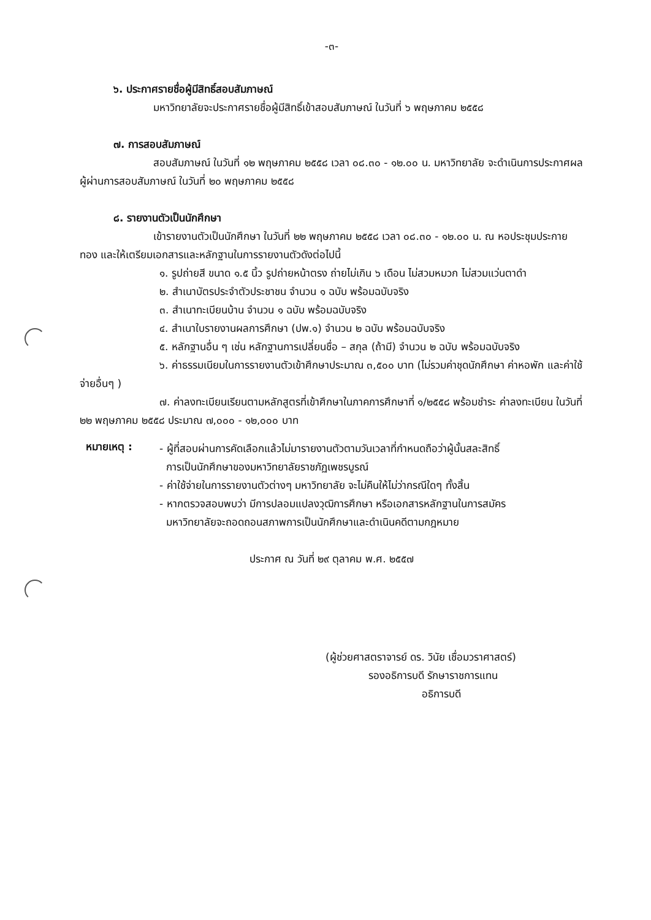-๓-
๖. ประกาศรายชื่อผู้มีสิทธิ์สอบสัมภาษณ์
มหาวิทยาลัยจะประกาศรายชื่อผู้มีสิทธิ์เข้าสอบสัมภาษณ์ ในวันที่ ๖ พฤษภาคม ๒๕๕๘
๗. การสอบสัมภาษณ์
สอบสัมภาษณ์ ในวันที่ ๑๒ พฤษภาคม ๒๕๕๘ เวลา ๐๘.๓๐ - ๑๒.๐๐ น. มหาวิทยาลัย จะดำเนินการประกาศผล ผู้ผ่านการสอบสัมภาษณ์ ในวันที่ ๒๐ พฤษภาคม ๒๕๕๘
๘. รายงานตัวเป็นนักศึกษา
เข้ารายงานตัวเป็นนักศึกษา ในวันที่ ๒๒ พฤษภาคม ๒๕๕๘ เวลา ๐๘.๓๐ - ๑๒.๐๐ น. ณ หอประชุมประกายทอง และให้เตรียมเอกสารและหลักฐานในการรายงานตัวดังต่อไปนี้
๑. รูปถ่ายสี ขนาด ๑.๕ นิ้ว รูปถ่ายหน้าตรง ถ่ายไม่เกิน ๖ เดือน ไม่สวมหมวก ไม่สวมแว่นตาดำ
๒. สำเนาบัตรประจำตัวประชาชน จำนวน ๑ ฉบับ พร้อมฉบับจริง
๓. สำเนาทะเบียนบ้าน จำนวน ๑ ฉบับ พร้อมฉบับจริง
๔. สำเนาใบรายงานผลการศึกษา (ปพ.๑) จำนวน ๒ ฉบับ พร้อมฉบับจริง
๕. หลักฐานอื่น ๆ เช่น หลักฐานการเปลี่ยนชื่อ – สกุล (ถ้ามี) จำนวน ๒ ฉบับ พร้อมฉบับจริง
๖. ค่าธรรมเนียมในการรายงานตัวเข้าศึกษาประมาณ ๓,๕๐๐ บาท (ไม่รวมค่าชุดนักศึกษา ค่าหอพัก และค่าใช้จ่ายอื่นๆ )
๗. ค่าลงทะเบียนเรียนตามหลักสูตรที่เข้าศึกษาในภาคการศึกษาที่ ๑/๒๕๕๘ พร้อมชำระ ค่าลงทะเบียน ในวันที่ ๒๒ พฤษภาคม ๒๕๕๘ ประมาณ ๗,๐๐๐ - ๑๒,๐๐๐ บาท
หมายเหตุ :
- ผู้ที่สอบผ่านการคัดเลือกแล้วไม่มารายงานตัวตามวันเวลาที่กำหนดถือว่าผู้นั้นสละสิทธิ์
การเป็นนักศึกษาของมหาวิทยาลัยราชภัฏเพชรบูรณ์
- ค่าใช้จ่ายในการรายงานตัวต่างๆ มหาวิทยาลัย จะไม่คืนให้ไม่ว่ากรณีใดๆ ทั้งสิ้น
- หากตรวจสอบพบว่า มีการปลอมแปลงวุฒิการศึกษา หรือเอกสารหลักฐานในการสมัคร
มหาวิทยาลัยจะถอดถอนสภาพการเป็นนักศึกษาและดำเนินคดีตามกฎหมาย
ประกาศ ณ วันที่ ๒๙ ตุลาคม พ.ศ. ๒๕๕๗
(ผู้ช่วยศาสตราจารย์ ดร. วินัย เชื่อมวราศาสตร์)
รองอธิการบดี รักษาราชการแทน
อธิการบดี